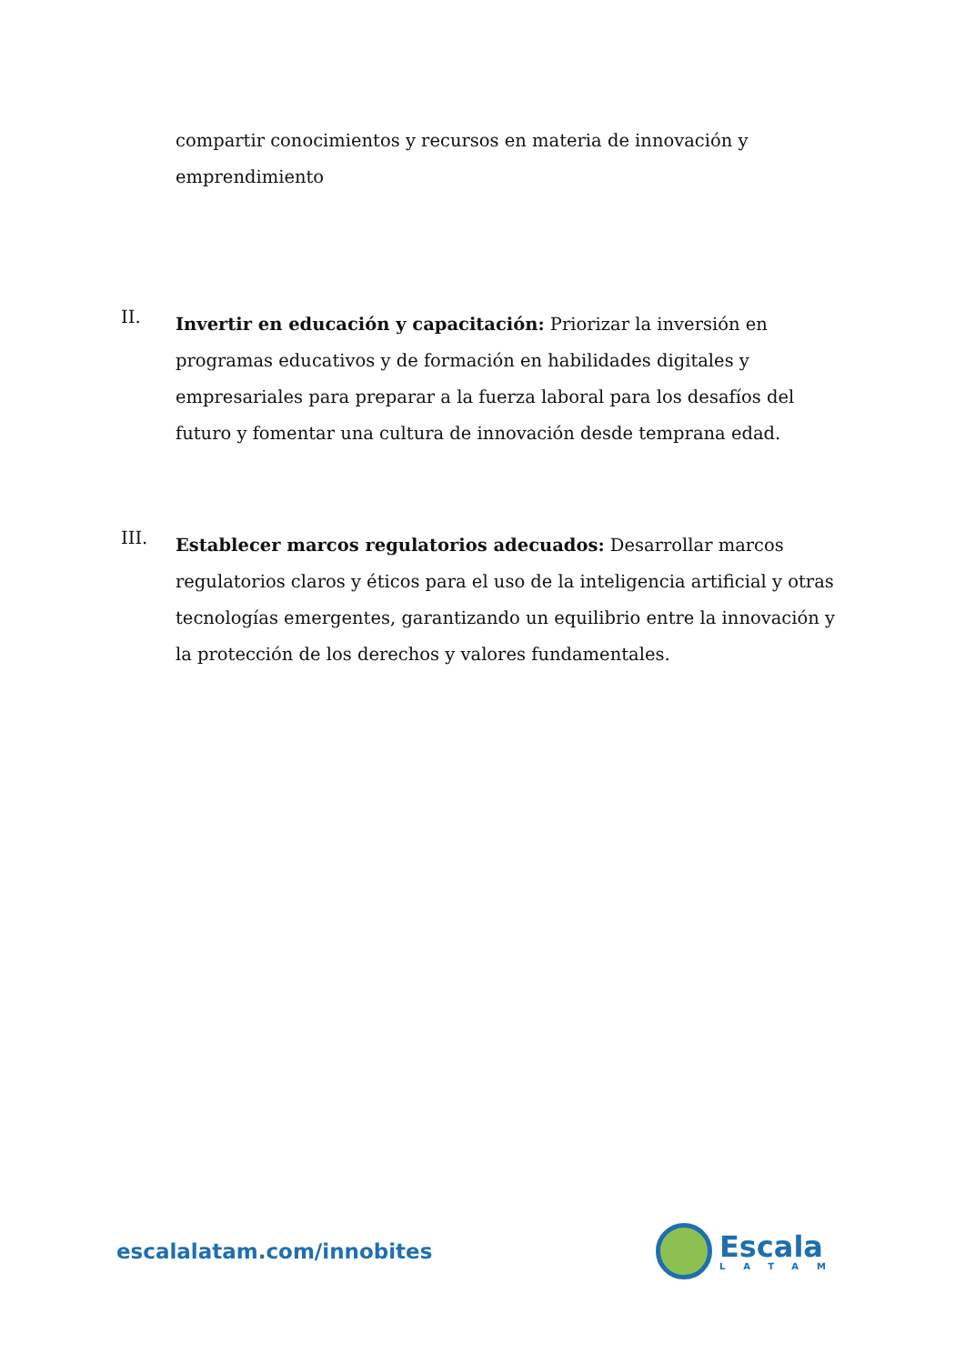compartir conocimientos y recursos en materia de innovación y emprendimiento
II.
Invertir en educación y capacitación: Priorizar la inversión en programas educativos y de formación en habilidades digitales y empresariales para preparar a la fuerza laboral para los desafíos del futuro y fomentar una cultura de innovación desde temprana edad.
III.
Establecer marcos regulatorios adecuados: Desarrollar marcos regulatorios claros y éticos para el uso de la inteligencia artificial y otras tecnologías emergentes, garantizando un equilibrio entre la innovación y la protección de los derechos y valores fundamentales.
escalalatam.com/innobites
Escala
LATAM